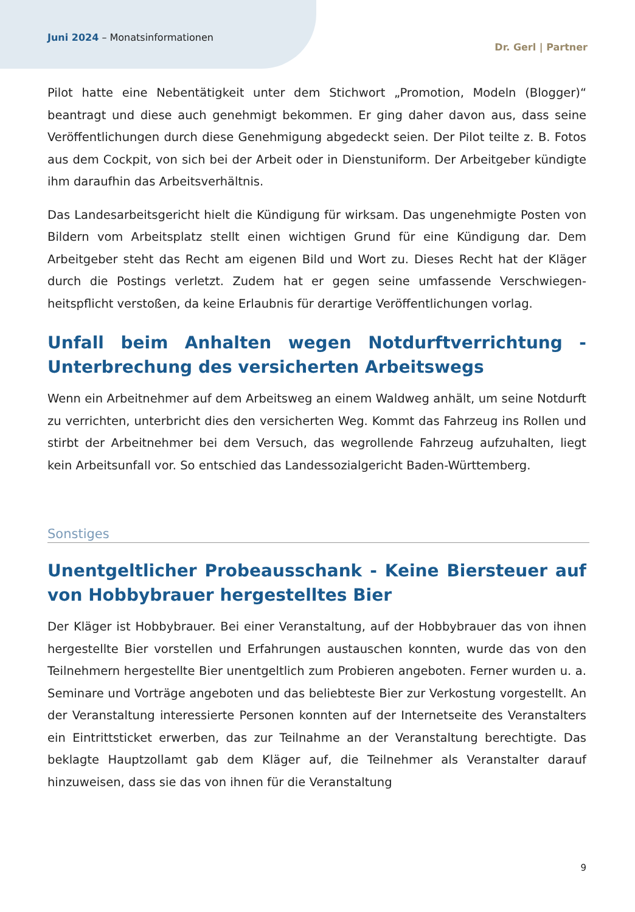Juni 2024 – Monatsinformationen
Dr. Gerl | Partner
Pilot hatte eine Nebentätigkeit unter dem Stichwort „Promotion, Modeln (Blogger)“ beantragt und diese auch genehmigt bekommen. Er ging daher davon aus, dass seine Veröffentlichungen durch diese Genehmigung abgedeckt seien. Der Pilot teilte z. B. Fotos aus dem Cockpit, von sich bei der Arbeit oder in Dienstuniform. Der Arbeitgeber kündigte ihm daraufhin das Arbeitsverhältnis.
Das Landesarbeitsgericht hielt die Kündigung für wirksam. Das ungenehmigte Posten von Bildern vom Arbeitsplatz stellt einen wichtigen Grund für eine Kündigung dar. Dem Arbeitgeber steht das Recht am eigenen Bild und Wort zu. Dieses Recht hat der Kläger durch die Postings verletzt. Zudem hat er gegen seine umfassende Verschwiegen­heitspflicht verstoßen, da keine Erlaubnis für derartige Veröffentlichungen vorlag.
Unfall beim Anhalten wegen Notdurftverrichtung - Unterbrechung des versicherten Arbeitswegs
Wenn ein Arbeitnehmer auf dem Arbeitsweg an einem Waldweg anhält, um seine Notdurft zu verrichten, unterbricht dies den versicherten Weg. Kommt das Fahrzeug ins Rollen und stirbt der Arbeitnehmer bei dem Versuch, das wegrollende Fahrzeug aufzuhalten, liegt kein Arbeitsunfall vor. So entschied das Landessozialgericht Baden-Württemberg.
Sonstiges
Unentgeltlicher Probeausschank - Keine Biersteuer auf von Hobbybrauer hergestelltes Bier
Der Kläger ist Hobbybrauer. Bei einer Veranstaltung, auf der Hobbybrauer das von ihnen hergestellte Bier vorstellen und Erfahrungen austauschen konnten, wurde das von den Teilnehmern hergestellte Bier unentgeltlich zum Probieren angeboten. Ferner wurden u. a. Seminare und Vorträge angeboten und das beliebteste Bier zur Verkostung vorgestellt. An der Veranstaltung interessierte Personen konnten auf der Internetseite des Veranstalters ein Eintrittsticket erwerben, das zur Teilnahme an der Veranstaltung berechtigte. Das beklagte Hauptzollamt gab dem Kläger auf, die Teilnehmer als Veranstalter darauf hinzuweisen, dass sie das von ihnen für die Veranstaltung
9